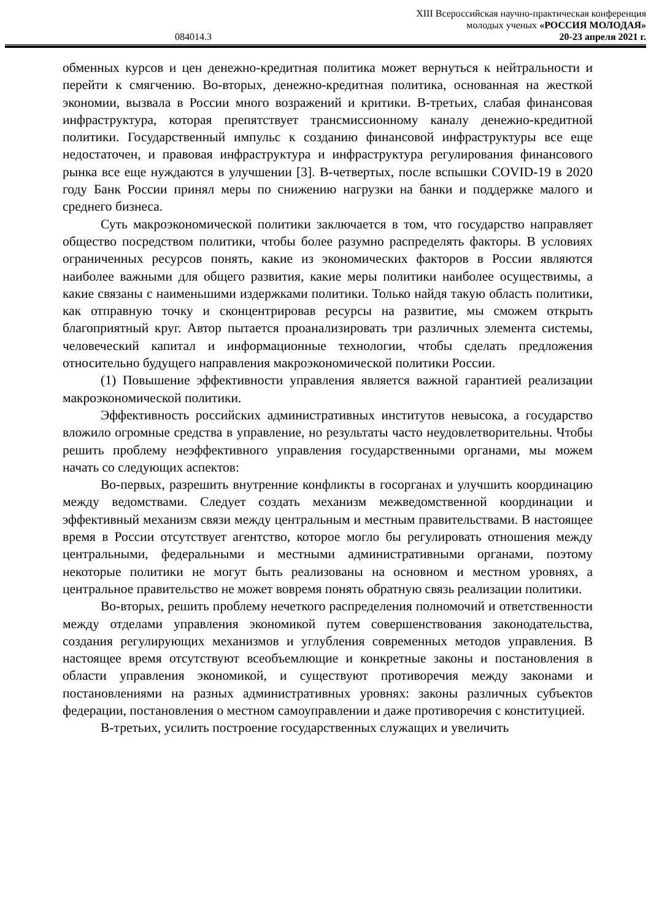XIII Всероссийская научно-практическая конференция
молодых ученых «РОССИЯ МОЛОДАЯ»
084014.3 20-23 апреля 2021 г.
обменных курсов и цен денежно-кредитная политика может вернуться к нейтральности и перейти к смягчению. Во-вторых, денежно-кредитная политика, основанная на жесткой экономии, вызвала в России много возражений и критики. В-третьих, слабая финансовая инфраструктура, которая препятствует трансмиссионному каналу денежно-кредитной политики. Государственный импульс к созданию финансовой инфраструктуры все еще недостаточен, и правовая инфраструктура и инфраструктура регулирования финансового рынка все еще нуждаются в улучшении [3]. В-четвертых, после вспышки COVID-19 в 2020 году Банк России принял меры по снижению нагрузки на банки и поддержке малого и среднего бизнеса.
Суть макроэкономической политики заключается в том, что государство направляет общество посредством политики, чтобы более разумно распределять факторы. В условиях ограниченных ресурсов понять, какие из экономических факторов в России являются наиболее важными для общего развития, какие меры политики наиболее осуществимы, а какие связаны с наименьшими издержками политики. Только найдя такую область политики, как отправную точку и сконцентрировав ресурсы на развитие, мы сможем открыть благоприятный круг. Автор пытается проанализировать три различных элемента системы, человеческий капитал и информационные технологии, чтобы сделать предложения относительно будущего направления макроэкономической политики России.
(1) Повышение эффективности управления является важной гарантией реализации макроэкономической политики.
Эффективность российских административных институтов невысока, а государство вложило огромные средства в управление, но результаты часто неудовлетворительны. Чтобы решить проблему неэффективного управления государственными органами, мы можем начать со следующих аспектов:
Во-первых, разрешить внутренние конфликты в госорганах и улучшить координацию между ведомствами. Следует создать механизм межведомственной координации и эффективный механизм связи между центральным и местным правительствами. В настоящее время в России отсутствует агентство, которое могло бы регулировать отношения между центральными, федеральными и местными административными органами, поэтому некоторые политики не могут быть реализованы на основном и местном уровнях, а центральное правительство не может вовремя понять обратную связь реализации политики.
Во-вторых, решить проблему нечеткого распределения полномочий и ответственности между отделами управления экономикой путем совершенствования законодательства, создания регулирующих механизмов и углубления современных методов управления. В настоящее время отсутствуют всеобъемлющие и конкретные законы и постановления в области управления экономикой, и существуют противоречия между законами и постановлениями на разных административных уровнях: законы различных субъектов федерации, постановления о местном самоуправлении и даже противоречия с конституцией.
В-третьих, усилить построение государственных служащих и увеличить